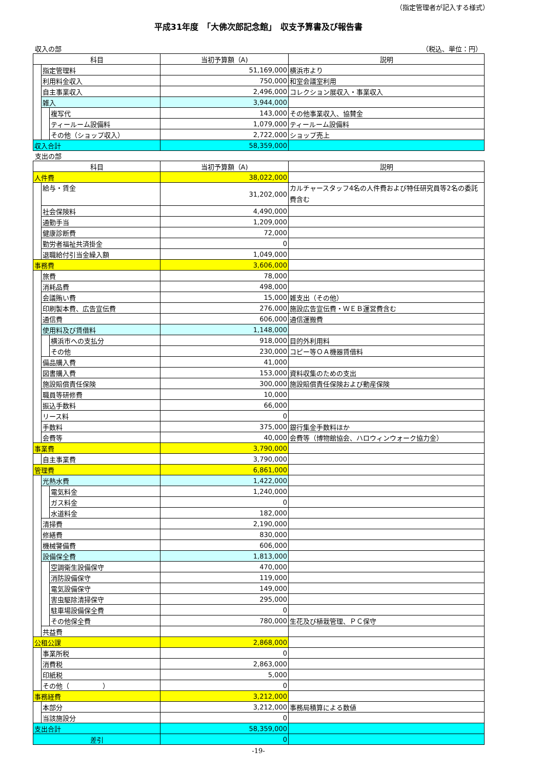（指定管理者が記入する様式）
平成31年度　「大佛次郎記念館」　収支予算書及び報告書
収入の部 （税込、単位：円）
| 科目 | | | 当初予算額（A) | 説明 |
| --- | --- | --- | --- | --- |
| | 指定管理料 | | 51,169,000 | 横浜市より |
| | 利用料金収入 | | 750,000 | 和室会議室利用 |
| | 自主事業収入 | | 2,496,000 | コレクション展収入・事業収入 |
| | 雑入 | | 3,944,000 | |
| | | 複写代 | 143,000 | その他事業収入、協賛金 |
| | | ティールーム設備料 | 1,079,000 | ティールーム設備料 |
| | | その他（ショップ収入） | 2,722,000 | ショップ売上 |
| 収入合計 | | | 58,359,000 | |
支出の部
| 科目 | | | 当初予算額（A) | 説明 |
| --- | --- | --- | --- | --- |
| 人件費 | | | 38,022,000 | |
| | 給与・賃金 | | 31,202,000 | カルチャースタッフ4名の人件費および特任研究員等2名の委託費含む |
| | 社会保険料 | | 4,490,000 | |
| | 通勤手当 | | 1,209,000 | |
| | 健康診断費 | | 72,000 | |
| | 勤労者福祉共済掛金 | | 0 | |
| | 退職給付引当金繰入額 | | 1,049,000 | |
| 事務費 | | | 3,606,000 | |
| | 旅費 | | 78,000 | |
| | 消耗品費 | | 498,000 | |
| | 会議賄い費 | | 15,000 | 雑支出（その他） |
| | 印刷製本費、広告宣伝費 | | 276,000 | 施設広告宣伝費・ＷＥＢ運営費含む |
| | 通信費 | | 606,000 | 通信運搬費 |
| | 使用料及び賃借料 | | 1,148,000 | |
| | | 横浜市への支払分 | 918,000 | 目的外利用料 |
| | | その他 | 230,000 | コピー等ＯＡ機器賃借料 |
| | 備品購入費 | | 41,000 | |
| | 図書購入費 | | 153,000 | 資料収集のための支出 |
| | 施設賠償責任保険 | | 300,000 | 施設賠償責任保険および動産保険 |
| | 職員等研修費 | | 10,000 | |
| | 振込手数料 | | 66,000 | |
| | リース料 | | 0 | |
| | 手数料 | | 375,000 | 銀行集金手数料ほか |
| | 会費等 | | 40,000 | 会費等（博物館協会、ハロウィンウォーク協力金） |
| 事業費 | | | 3,790,000 | |
| | 自主事業費 | | 3,790,000 | |
| 管理費 | | | 6,861,000 | |
| | 光熱水費 | | 1,422,000 | |
| | | 電気料金 | 1,240,000 | |
| | | ガス料金 | 0 | |
| | | 水道料金 | 182,000 | |
| | 清掃費 | | 2,190,000 | |
| | 修繕費 | | 830,000 | |
| | 機械警備費 | | 606,000 | |
| | 設備保全費 | | 1,813,000 | |
| | | 空調衛生設備保守 | 470,000 | |
| | | 消防設備保守 | 119,000 | |
| | | 電気設備保守 | 149,000 | |
| | | 害虫駆除清掃保守 | 295,000 | |
| | | 駐車場設備保全費 | 0 | |
| | | その他保全費 | 780,000 | 生花及び植栽管理、ＰＣ保守 |
| | 共益費 | | | |
| 公租公課 | | | 2,868,000 | |
| | 事業所税 | | 0 | |
| | 消費税 | | 2,863,000 | |
| | 印紙税 | | 5,000 | |
| | その他（ ） | | 0 | |
| 事務経費 | | | 3,212,000 | |
| | 本部分 | | 3,212,000 | 事務局積算による数値 |
| | 当該施設分 | | 0 | |
| 支出合計 | | | 58,359,000 | |
| 差引 | | | 0 | |
-19-